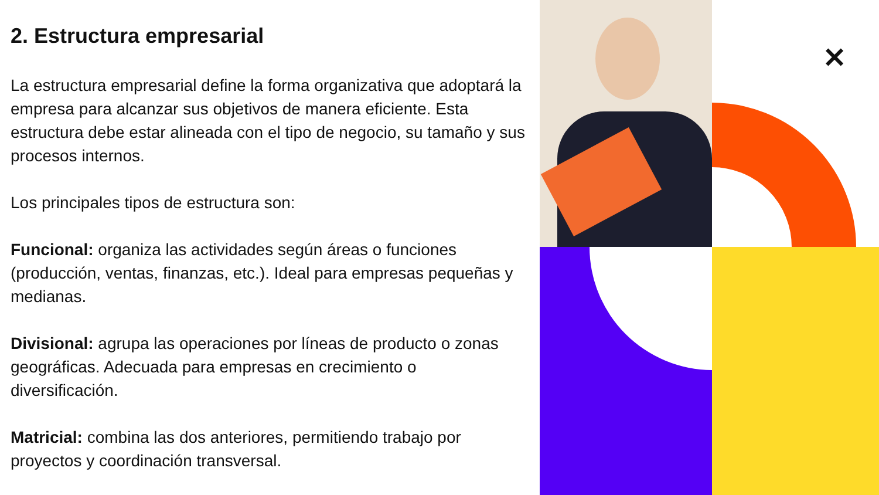2. Estructura empresarial
La estructura empresarial define la forma organizativa que adoptará la empresa para alcanzar sus objetivos de manera eficiente. Esta estructura debe estar alineada con el tipo de negocio, su tamaño y sus procesos internos.
Los principales tipos de estructura son:
Funcional: organiza las actividades según áreas o funciones (producción, ventas, finanzas, etc.). Ideal para empresas pequeñas y medianas.
Divisional: agrupa las operaciones por líneas de producto o zonas geográficas. Adecuada para empresas en crecimiento o diversificación.
Matricial: combina las dos anteriores, permitiendo trabajo por proyectos y coordinación transversal.
✕